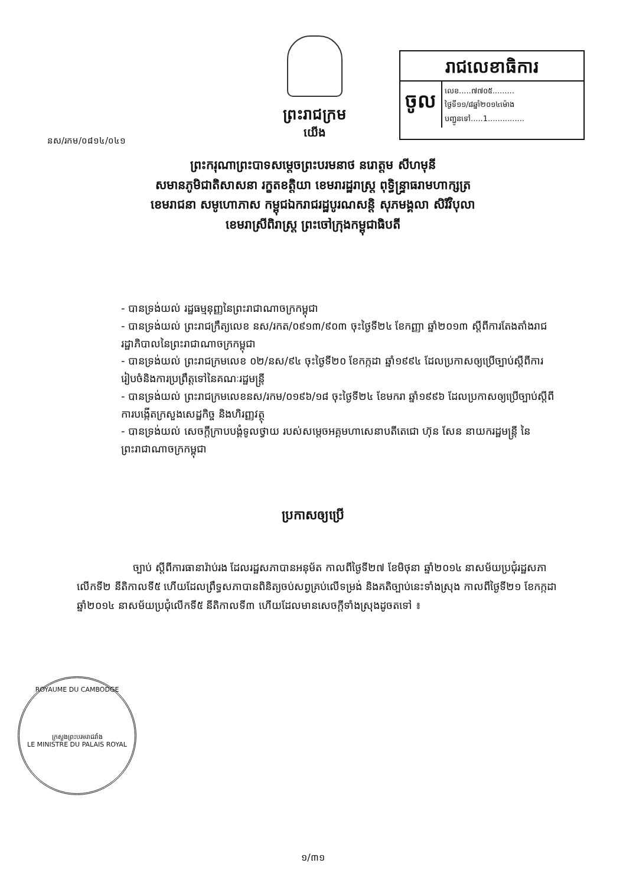ព្រះរាជក្រម
យើង
រាជលេខាធិការ
ចូល
លេខ.....៧៧០៥.........
ថ្ងៃទី១១/៨ឆ្នាំ២០១៤ម៉ោង
បញ្ជូនទៅ.....1...............
នស/រកម/០៨១៤/០៤១
ព្រះករុណាព្រះបាទសម្តេចព្រះបរមនាថ នរោត្តម សីហមុនី
សមានភូមិជាតិសាសនា រក្ខតខត្តិយា ខេមរារដ្ឋរាស្ត្រ ពុទ្ធិន្ទ្រាធរាមហាក្សត្រ
ខេមរាជនា សមូហោភាស កម្ពុជឯករាជរដ្ឋបូរណសន្តិ សុភមង្គលា សិរីវិបុលា
ខេមរាស្រីពិរាស្ត្រ ព្រះចៅក្រុងកម្ពុជាធិបតី
- បានទ្រង់យល់ រដ្ឋធម្មនុញ្ញនៃព្រះរាជាណាចក្រកម្ពុជា
- បានទ្រង់យល់ ព្រះរាជក្រឹត្យលេខ នស/រកត/០៩១៣/៩០៣ ចុះថ្ងៃទី២៤ ខែកញ្ញា ឆ្នាំ២០១៣ ស្តីពីការតែងតាំងរាជរដ្ឋាភិបាលនៃព្រះរាជាណាចក្រកម្ពុជា
- បានទ្រង់យល់ ព្រះរាជក្រមលេខ ០២/នស/៩៤ ចុះថ្ងៃទី២០ ខែកក្កដា ឆ្នាំ១៩៩៤ ដែលប្រកាសឲ្យប្រើច្បាប់ស្តីពីការរៀបចំនិងការប្រព្រឹត្តទៅនៃគណៈរដ្ឋមន្ត្រី
- បានទ្រង់យល់ ព្រះរាជក្រមលេខនស/រកម/០១៩៦/១៨ ចុះថ្ងៃទី២៤ ខែមករា ឆ្នាំ១៩៩៦ ដែលប្រកាសឲ្យប្រើច្បាប់ស្តីពីការបង្កើតក្រសួងសេដ្ឋកិច្ច និងហិរញ្ញវត្ថុ
- បានទ្រង់យល់ សេចក្តីក្រាបបង្គំទូលថ្វាយ របស់សម្តេចអគ្គមហាសេនាបតីតេជោ ហ៊ុន សែន នាយករដ្ឋមន្ត្រី នៃព្រះរាជាណាចក្រកម្ពុជា
ប្រកាសឲ្យប្រើ
ច្បាប់ ស្តីពីការធានារ៉ាប់រង ដែលរដ្ឋសភាបានអនុម័ត កាលពីថ្ងៃទី២៧ ខែមិថុនា ឆ្នាំ២០១៤ នាសម័យប្រជុំរដ្ឋសភាលើកទី២ នីតិកាលទី៥ ហើយដែលព្រឹទ្ធសភាបានពិនិត្យចប់សព្វគ្រប់លើទម្រង់ និងគតិច្បាប់នេះទាំងស្រុង កាលពីថ្ងៃទី២១ ខែកក្កដា ឆ្នាំ២០១៤ នាសម័យប្រជុំលើកទី៥ នីតិកាលទី៣ ហើយដែលមានសេចក្តីទាំងស្រុងដូចតទៅ ៖
ROYAUME DU CAMBODGE
ក្រសួងព្រះបរមរាជវាំង
LE MINISTRE DU PALAIS ROYAL
១/៣១